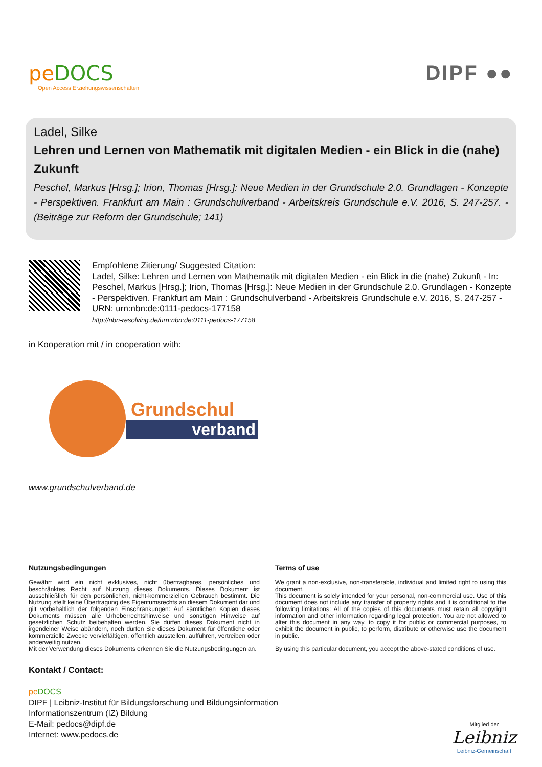pe DOCS
Open Access Erziehungswissenschaften
DIPF ●●
Ladel, Silke
Lehren und Lernen von Mathematik mit digitalen Medien - ein Blick in die (nahe) Zukunft
Peschel, Markus [Hrsg.]; Irion, Thomas [Hrsg.]: Neue Medien in der Grundschule 2.0. Grundlagen - Konzepte - Perspektiven. Frankfurt am Main : Grundschulverband - Arbeitskreis Grundschule e.V. 2016, S. 247-257. - (Beiträge zur Reform der Grundschule; 141)
Empfohlene Zitierung/ Suggested Citation:
Ladel, Silke: Lehren und Lernen von Mathematik mit digitalen Medien - ein Blick in die (nahe) Zukunft - In: Peschel, Markus [Hrsg.]; Irion, Thomas [Hrsg.]: Neue Medien in der Grundschule 2.0. Grundlagen - Konzepte - Perspektiven. Frankfurt am Main : Grundschulverband - Arbeitskreis Grundschule e.V. 2016, S. 247-257 - URN: urn:nbn:de:0111-pedocs-177158
http://nbn-resolving.de/urn:nbn:de:0111-pedocs-177158
in Kooperation mit / in cooperation with:
Grundschul
verband
www.grundschulverband.de
Nutzungsbedingungen
Gewährt wird ein nicht exklusives, nicht übertragbares, persönliches und beschränktes Recht auf Nutzung dieses Dokuments. Dieses Dokument ist ausschließlich für den persönlichen, nicht-kommerziellen Gebrauch bestimmt. Die Nutzung stellt keine Übertragung des Eigentumsrechts an diesem Dokument dar und gilt vorbehaltlich der folgenden Einschränkungen: Auf sämtlichen Kopien dieses Dokuments müssen alle Urheberrechtshinweise und sonstigen Hinweise auf gesetzlichen Schutz beibehalten werden. Sie dürfen dieses Dokument nicht in irgendeiner Weise abändern, noch dürfen Sie dieses Dokument für öffentliche oder kommerzielle Zwecke vervielfältigen, öffentlich ausstellen, aufführen, vertreiben oder anderweitig nutzen.
Mit der Verwendung dieses Dokuments erkennen Sie die Nutzungsbedingungen an.
Terms of use
We grant a non-exclusive, non-transferable, individual and limited right to using this document.
This document is solely intended for your personal, non-commercial use. Use of this document does not include any transfer of property rights and it is conditional to the following limitations: All of the copies of this documents must retain all copyright information and other information regarding legal protection. You are not allowed to alter this document in any way, to copy it for public or commercial purposes, to exhibit the document in public, to perform, distribute or otherwise use the document in public.
By using this particular document, you accept the above-stated conditions of use.
Kontakt / Contact:
pe DOCS
DIPF | Leibniz-Institut für Bildungsforschung und Bildungsinformation
Informationszentrum (IZ) Bildung
E-Mail: pedocs@dipf.de
Internet: www.pedocs.de
Mitglied der
Leibniz
Leibniz-Gemeinschaft